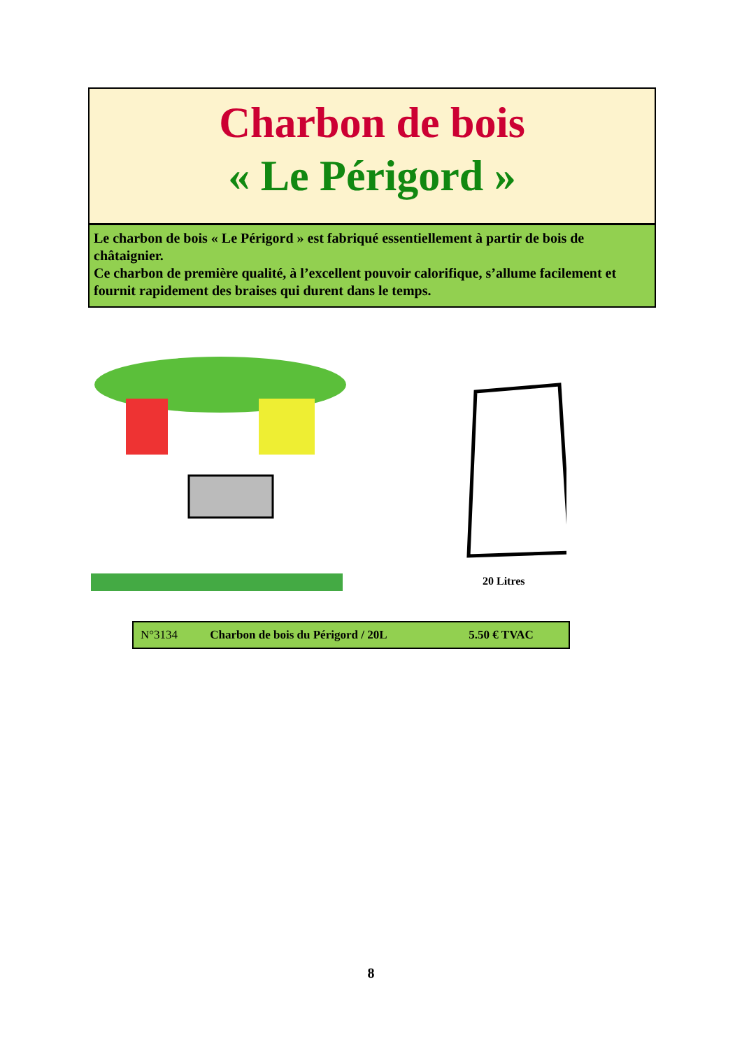Charbon de bois
« Le Périgord »
Le charbon de bois « Le Périgord » est fabriqué essentiellement à partir de bois de châtaignier.
Ce charbon de première qualité, à l’excellent pouvoir calorifique, s’allume facilement et fournit rapidement des braises qui durent dans le temps.
20 Litres
| N°3134 | Charbon de bois du Périgord / 20L | 5.50 € TVAC |
8